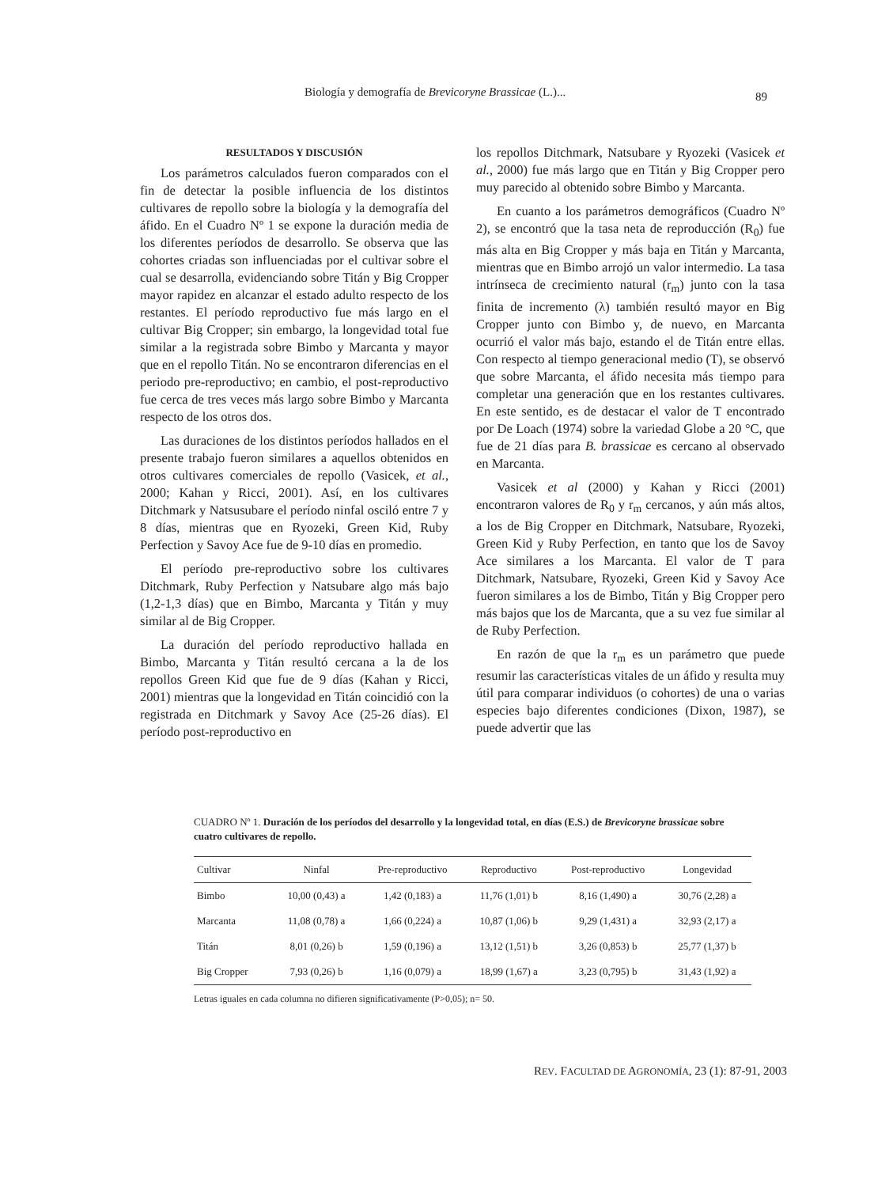Biología y demografía de Brevicoryne Brassicae (L.)... 89
RESULTADOS Y DISCUSIÓN
Los parámetros calculados fueron comparados con el fin de detectar la posible influencia de los distintos cultivares de repollo sobre la biología y la demografía del áfido. En el Cuadro Nº 1 se expone la duración media de los diferentes períodos de desarrollo. Se observa que las cohortes criadas son influenciadas por el cultivar sobre el cual se desarrolla, evidenciando sobre Titán y Big Cropper mayor rapidez en alcanzar el estado adulto respecto de los restantes. El período reproductivo fue más largo en el cultivar Big Cropper; sin embargo, la longevidad total fue similar a la registrada sobre Bimbo y Marcanta y mayor que en el repollo Titán. No se encontraron diferencias en el periodo pre-reproductivo; en cambio, el post-reproductivo fue cerca de tres veces más largo sobre Bimbo y Marcanta respecto de los otros dos.
Las duraciones de los distintos períodos hallados en el presente trabajo fueron similares a aquellos obtenidos en otros cultivares comerciales de repollo (Vasicek, et al., 2000; Kahan y Ricci, 2001). Así, en los cultivares Ditchmark y Natsusubare el período ninfal osciló entre 7 y 8 días, mientras que en Ryozeki, Green Kid, Ruby Perfection y Savoy Ace fue de 9-10 días en promedio.
El período pre-reproductivo sobre los cultivares Ditchmark, Ruby Perfection y Natsubare algo más bajo (1,2-1,3 días) que en Bimbo, Marcanta y Titán y muy similar al de Big Cropper.
La duración del período reproductivo hallada en Bimbo, Marcanta y Titán resultó cercana a la de los repollos Green Kid que fue de 9 días (Kahan y Ricci, 2001) mientras que la longevidad en Titán coincidió con la registrada en Ditchmark y Savoy Ace (25-26 días). El período post-reproductivo en
los repollos Ditchmark, Natsubare y Ryozeki (Vasicek et al., 2000) fue más largo que en Titán y Big Cropper pero muy parecido al obtenido sobre Bimbo y Marcanta.
En cuanto a los parámetros demográficos (Cuadro Nº 2), se encontró que la tasa neta de reproducción (R<sub>0</sub>) fue más alta en Big Cropper y más baja en Titán y Marcanta, mientras que en Bimbo arrojó un valor intermedio. La tasa intrínseca de crecimiento natural (r<sub>m</sub>) junto con la tasa finita de incremento (λ) también resultó mayor en Big Cropper junto con Bimbo y, de nuevo, en Marcanta ocurrió el valor más bajo, estando el de Titán entre ellas. Con respecto al tiempo generacional medio (T), se observó que sobre Marcanta, el áfido necesita más tiempo para completar una generación que en los restantes cultivares. En este sentido, es de destacar el valor de T encontrado por De Loach (1974) sobre la variedad Globe a 20 °C, que fue de 21 días para B. brassicae es cercano al observado en Marcanta.
Vasicek et al (2000) y Kahan y Ricci (2001) encontraron valores de R<sub>0</sub> y r<sub>m</sub> cercanos, y aún más altos, a los de Big Cropper en Ditchmark, Natsubare, Ryozeki, Green Kid y Ruby Perfection, en tanto que los de Savoy Ace similares a los Marcanta. El valor de T para Ditchmark, Natsubare, Ryozeki, Green Kid y Savoy Ace fueron similares a los de Bimbo, Titán y Big Cropper pero más bajos que los de Marcanta, que a su vez fue similar al de Ruby Perfection.
En razón de que la r<sub>m</sub> es un parámetro que puede resumir las características vitales de un áfido y resulta muy útil para comparar individuos (o cohortes) de una o varias especies bajo diferentes condiciones (Dixon, 1987), se puede advertir que las
CUADRO Nº 1. Duración de los períodos del desarrollo y la longevidad total, en días (E.S.) de Brevicoryne brassicae sobre cuatro cultivares de repollo.
| Cultivar | Ninfal | Pre-reproductivo | Reproductivo | Post-reproductivo | Longevidad |
| --- | --- | --- | --- | --- | --- |
| Bimbo | 10,00 (0,43) a | 1,42 (0,183) a | 11,76 (1,01) b | 8,16 (1,490) a | 30,76 (2,28) a |
| Marcanta | 11,08 (0,78) a | 1,66 (0,224) a | 10,87 (1,06) b | 9,29 (1,431) a | 32,93 (2,17) a |
| Titán | 8,01 (0,26) b | 1,59 (0,196) a | 13,12 (1,51) b | 3,26 (0,853) b | 25,77 (1,37) b |
| Big Cropper | 7,93 (0,26) b | 1,16 (0,079) a | 18,99 (1,67) a | 3,23 (0,795) b | 31,43 (1,92) a |
Letras iguales en cada columna no difieren significativamente (P>0,05); n= 50.
REV. FACULTAD DE AGRONOMÍA, 23 (1): 87-91, 2003